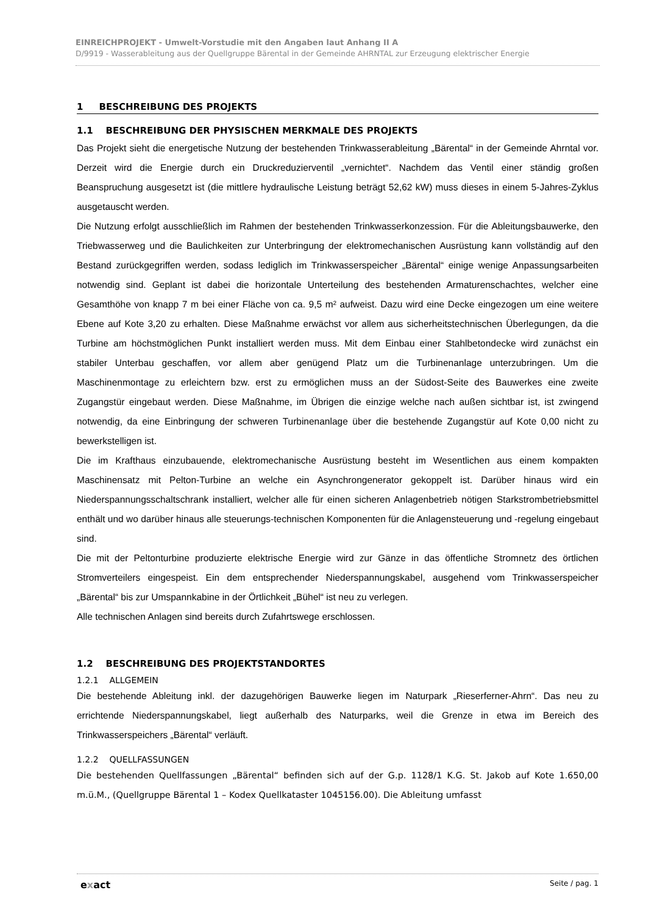EINREICHPROJEKT - Umwelt-Vorstudie mit den Angaben laut Anhang II A
D/9919 - Wasserableitung aus der Quellgruppe Bärental in der Gemeinde AHRNTAL zur Erzeugung elektrischer Energie
1 BESCHREIBUNG DES PROJEKTS
1.1 BESCHREIBUNG DER PHYSISCHEN MERKMALE DES PROJEKTS
Das Projekt sieht die energetische Nutzung der bestehenden Trinkwasserableitung „Bärental“ in der Gemeinde Ahrntal vor. Derzeit wird die Energie durch ein Druckreduzierventil „vernichtet“. Nachdem das Ventil einer ständig großen Beanspruchung ausgesetzt ist (die mittlere hydraulische Leistung beträgt 52,62 kW) muss dieses in einem 5-Jahres-Zyklus ausgetauscht werden.
Die Nutzung erfolgt ausschließlich im Rahmen der bestehenden Trinkwasserkonzession. Für die Ableitungsbauwerke, den Triebwasserweg und die Baulichkeiten zur Unterbringung der elektromechanischen Ausrüstung kann vollständig auf den Bestand zurückgegriffen werden, sodass lediglich im Trinkwasserspeicher „Bärental“ einige wenige Anpassungsarbeiten notwendig sind. Geplant ist dabei die horizontale Unterteilung des bestehenden Armaturenschachtes, welcher eine Gesamthöhe von knapp 7 m bei einer Fläche von ca. 9,5 m² aufweist. Dazu wird eine Decke eingezogen um eine weitere Ebene auf Kote 3,20 zu erhalten. Diese Maßnahme erwächst vor allem aus sicherheitstechnischen Überlegungen, da die Turbine am höchstmöglichen Punkt installiert werden muss. Mit dem Einbau einer Stahlbetondecke wird zunächst ein stabiler Unterbau geschaffen, vor allem aber genügend Platz um die Turbinenanlage unterzubringen. Um die Maschinenmontage zu erleichtern bzw. erst zu ermöglichen muss an der Südost-Seite des Bauwerkes eine zweite Zugangstür eingebaut werden. Diese Maßnahme, im Übrigen die einzige welche nach außen sichtbar ist, ist zwingend notwendig, da eine Einbringung der schweren Turbinenanlage über die bestehende Zugangstür auf Kote 0,00 nicht zu bewerkstelligen ist.
Die im Krafthaus einzubauende, elektromechanische Ausrüstung besteht im Wesentlichen aus einem kompakten Maschinensatz mit Pelton-Turbine an welche ein Asynchrongenerator gekoppelt ist. Darüber hinaus wird ein Niederspannungsschaltschrank installiert, welcher alle für einen sicheren Anlagenbetrieb nötigen Starkstrombetriebsmittel enthält und wo darüber hinaus alle steuerungs-technischen Komponenten für die Anlagensteuerung und -regelung eingebaut sind.
Die mit der Peltonturbine produzierte elektrische Energie wird zur Gänze in das öffentliche Stromnetz des örtlichen Stromverteilers eingespeist. Ein dem entsprechender Niederspannungskabel, ausgehend vom Trinkwasserspeicher „Bärental“ bis zur Umspannkabine in der Örtlichkeit „Bühel“ ist neu zu verlegen.
Alle technischen Anlagen sind bereits durch Zufahrtswege erschlossen.
1.2 BESCHREIBUNG DES PROJEKTSTANDORTES
1.2.1 ALLGEMEIN
Die bestehende Ableitung inkl. der dazugehörigen Bauwerke liegen im Naturpark „Rieserferner-Ahrn“. Das neu zu errichtende Niederspannungskabel, liegt außerhalb des Naturparks, weil die Grenze in etwa im Bereich des Trinkwasserspeichers „Bärental“ verläuft.
1.2.2 QUELLFASSUNGEN
Die bestehenden Quellfassungen „Bärental“ befinden sich auf der G.p. 1128/1 K.G. St. Jakob auf Kote 1.650,00 m.ü.M., (Quellgruppe Bärental 1 – Kodex Quellkataster 1045156.00). Die Ableitung umfasst
exact Seite / pag. 1